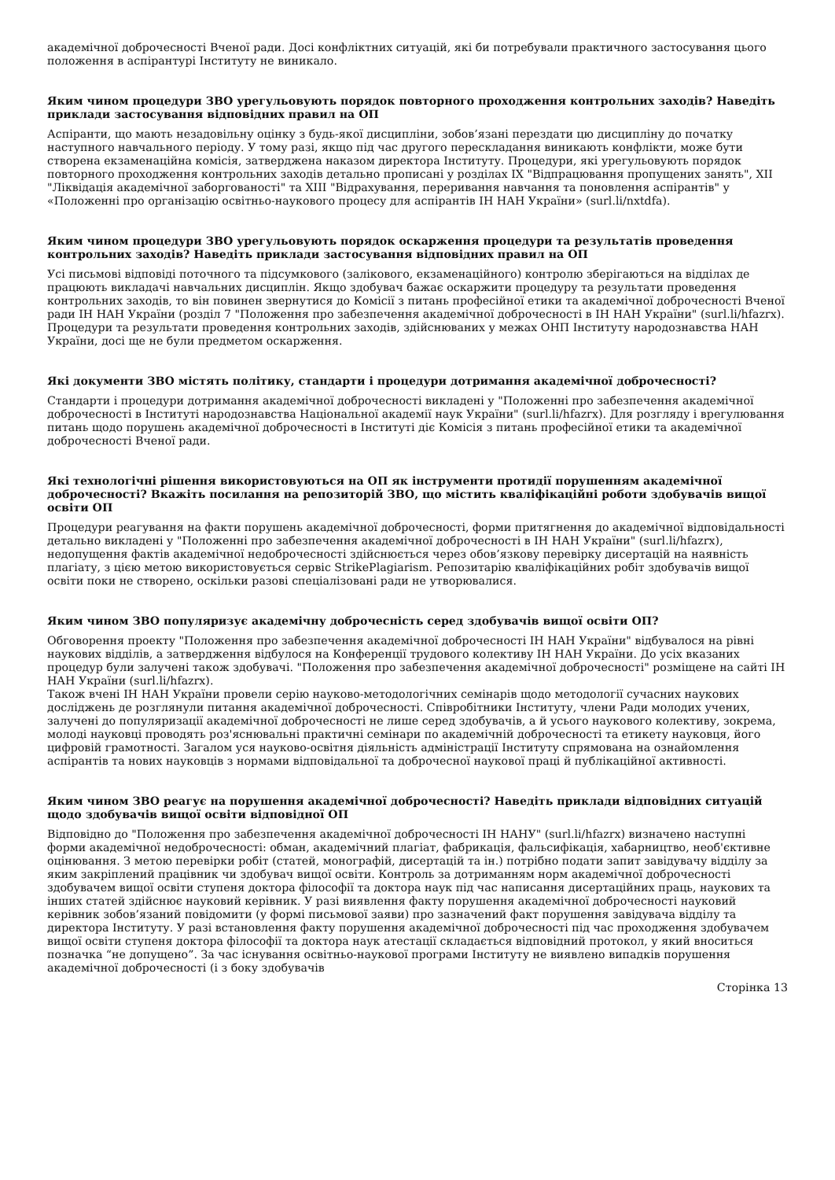академічної доброчесності Вченої ради. Досі конфліктних ситуацій, які би потребували практичного застосування цього положення в аспірантурі Інституту не виникало.
Яким чином процедури ЗВО урегульовують порядок повторного проходження контрольних заходів? Наведіть приклади застосування відповідних правил на ОП
Аспіранти, що мають незадовільну оцінку з будь-якої дисципліни, зобов’язані перездати цю дисципліну до початку наступного навчального періоду. У тому разі, якщо під час другого перескладання виникають конфлікти, може бути створена екзаменаційна комісія, затверджена наказом директора Інституту. Процедури, які урегульовують порядок повторного проходження контрольних заходів детально прописані у розділах IX "Відпрацювання пропущених занять", XII "Ліквідація академічної заборгованості" та XIII "Відрахування, переривання навчання та поновлення аспірантів" у «Положенні про організацію освітньо-наукового процесу для аспірантів ІН НАН України» (surl.li/nxtdfa).
Яким чином процедури ЗВО урегульовують порядок оскарження процедури та результатів проведення контрольних заходів? Наведіть приклади застосування відповідних правил на ОП
Усі письмові відповіді поточного та підсумкового (залікового, екзаменаційного) контролю зберігаються на відділах де працюють викладачі навчальних дисциплін. Якщо здобувач бажає оскаржити процедуру та результати проведення контрольних заходів, то він повинен звернутися до Комісії з питань професійної етики та академічної доброчесності Вченої ради ІН НАН України (розділ 7 "Положення про забезпечення академічної доброчесності в ІН НАН України" (surl.li/hfazrx). Процедури та результати проведення контрольних заходів, здійснюваних у межах ОНП Інституту народознавства НАН України, досі ще не були предметом оскарження.
Які документи ЗВО містять політику, стандарти і процедури дотримання академічної доброчесності?
Стандарти і процедури дотримання академічної доброчесності викладені у "Положенні про забезпечення академічної доброчесності в Інституті народознавства Національної академії наук України" (surl.li/hfazrx). Для розгляду і врегулювання питань щодо порушень академічної доброчесності в Інституті діє Комісія з питань професійної етики та академічної доброчесності Вченої ради.
Які технологічні рішення використовуються на ОП як інструменти протидії порушенням академічної доброчесності? Вкажіть посилання на репозиторій ЗВО, що містить кваліфікаційні роботи здобувачів вищої освіти ОП
Процедури реагування на факти порушень академічної доброчесності, форми притягнення до академічної відповідальності детально викладені у "Положенні про забезпечення академічної доброчесності в ІН НАН України" (surl.li/hfazrx), недопущення фактів академічної недоброчесності здійснюється через обов’язкову перевірку дисертацій на наявність плагіату, з цією метою використовується сервіс StrikePlagiarism. Репозитарію кваліфікаційних робіт здобувачів вищої освіти поки не створено, оскільки разові спеціалізовані ради не утворювалися.
Яким чином ЗВО популяризує академічну доброчесність серед здобувачів вищої освіти ОП?
Обговорення проекту "Положення про забезпечення академічної доброчесності ІН НАН України" відбувалося на рівні наукових відділів, а затвердження відбулося на Конференції трудового колективу ІН НАН України. До усіх вказаних процедур були залучені також здобувачі. "Положення про забезпечення академічної доброчесності" розміщене на сайті ІН НАН України (surl.li/hfazrx).
Також вчені ІН НАН України провели серію науково-методологічних семінарів щодо методології сучасних наукових досліджень де розглянули питання академічної доброчесності. Співробітники Інституту, члени Ради молодих учених, залучені до популяризації академічної доброчесності не лише серед здобувачів, а й усього наукового колективу, зокрема, молоді науковці проводять роз'яснювальні практичні семінари по академічній доброчесності та етикету науковця, його цифровій грамотності. Загалом уся науково-освітня діяльність адміністрації Інституту спрямована на ознайомлення аспірантів та нових науковців з нормами відповідальної та доброчесної наукової праці й публікаційної активності.
Яким чином ЗВО реагує на порушення академічної доброчесності? Наведіть приклади відповідних ситуацій щодо здобувачів вищої освіти відповідної ОП
Відповідно до "Положення про забезпечення академічної доброчесності ІН НАНУ" (surl.li/hfazrx) визначено наступні форми академічної недоброчесності: обман, академічний плагіат, фабрикація, фальсифікація, хабарництво, необ'єктивне оцінювання. З метою перевірки робіт (статей, монографій, дисертацій та ін.) потрібно подати запит завідувачу відділу за яким закріплений працівник чи здобувач вищої освіти. Контроль за дотриманням норм академічної доброчесності здобувачем вищої освіти ступеня доктора філософії та доктора наук під час написання дисертаційних праць, наукових та інших статей здійснює науковий керівник. У разі виявлення факту порушення академічної доброчесності науковий керівник зобов’язаний повідомити (у формі письмової заяви) про зазначений факт порушення завідувача відділу та директора Інституту. У разі встановлення факту порушення академічної доброчесності під час проходження здобувачем вищої освіти ступеня доктора філософії та доктора наук атестації складається відповідний протокол, у який вноситься позначка “не допущено”. За час існування освітньо-наукової програми Інституту не виявлено випадків порушення академічної доброчесності (і з боку здобувачів
Сторінка 13